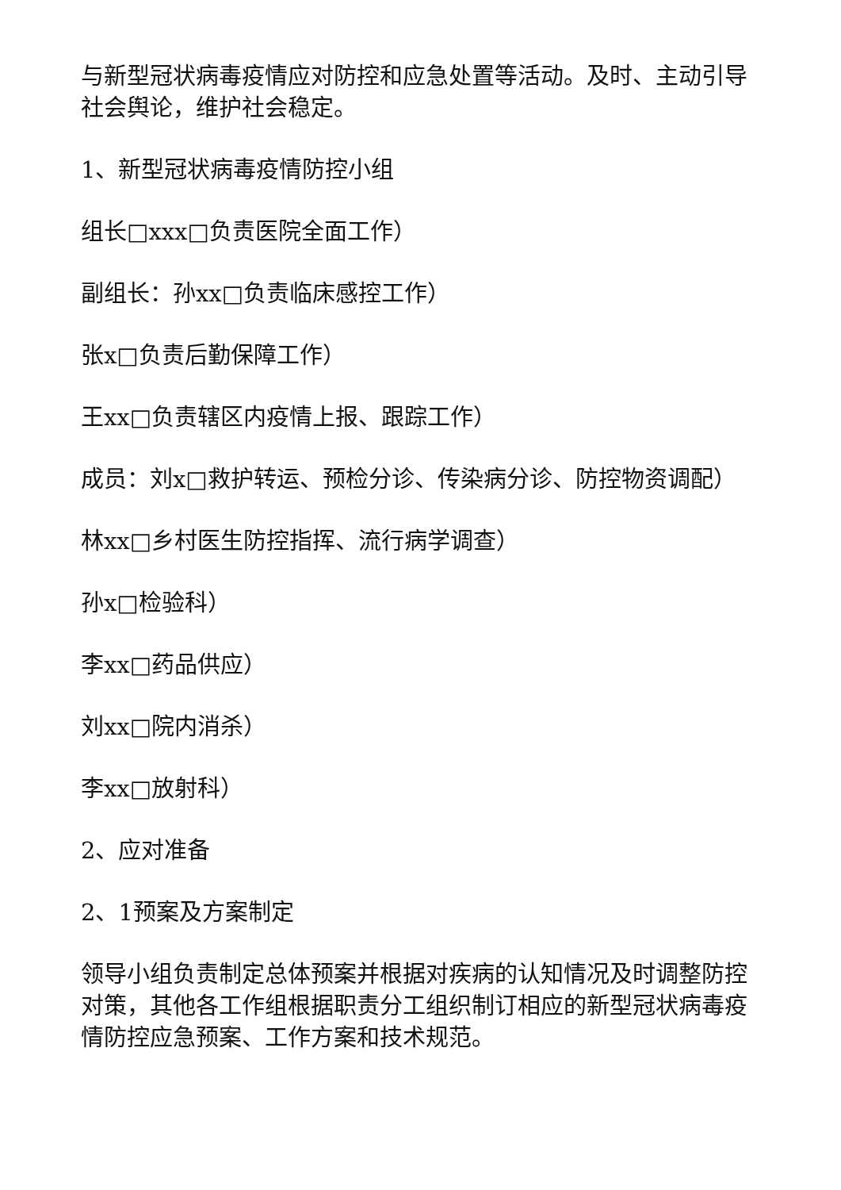与新型冠状病毒疫情应对防控和应急处置等活动。及时、主动引导社会舆论，维护社会稳定。
1、新型冠状病毒疫情防控小组
组长□xxx□负责医院全面工作）
副组长：孙xx□负责临床感控工作）
张x□负责后勤保障工作）
王xx□负责辖区内疫情上报、跟踪工作）
成员：刘x□救护转运、预检分诊、传染病分诊、防控物资调配）
林xx□乡村医生防控指挥、流行病学调查）
孙x□检验科）
李xx□药品供应）
刘xx□院内消杀）
李xx□放射科）
2、应对准备
2、1预案及方案制定
领导小组负责制定总体预案并根据对疾病的认知情况及时调整防控对策，其他各工作组根据职责分工组织制订相应的新型冠状病毒疫情防控应急预案、工作方案和技术规范。